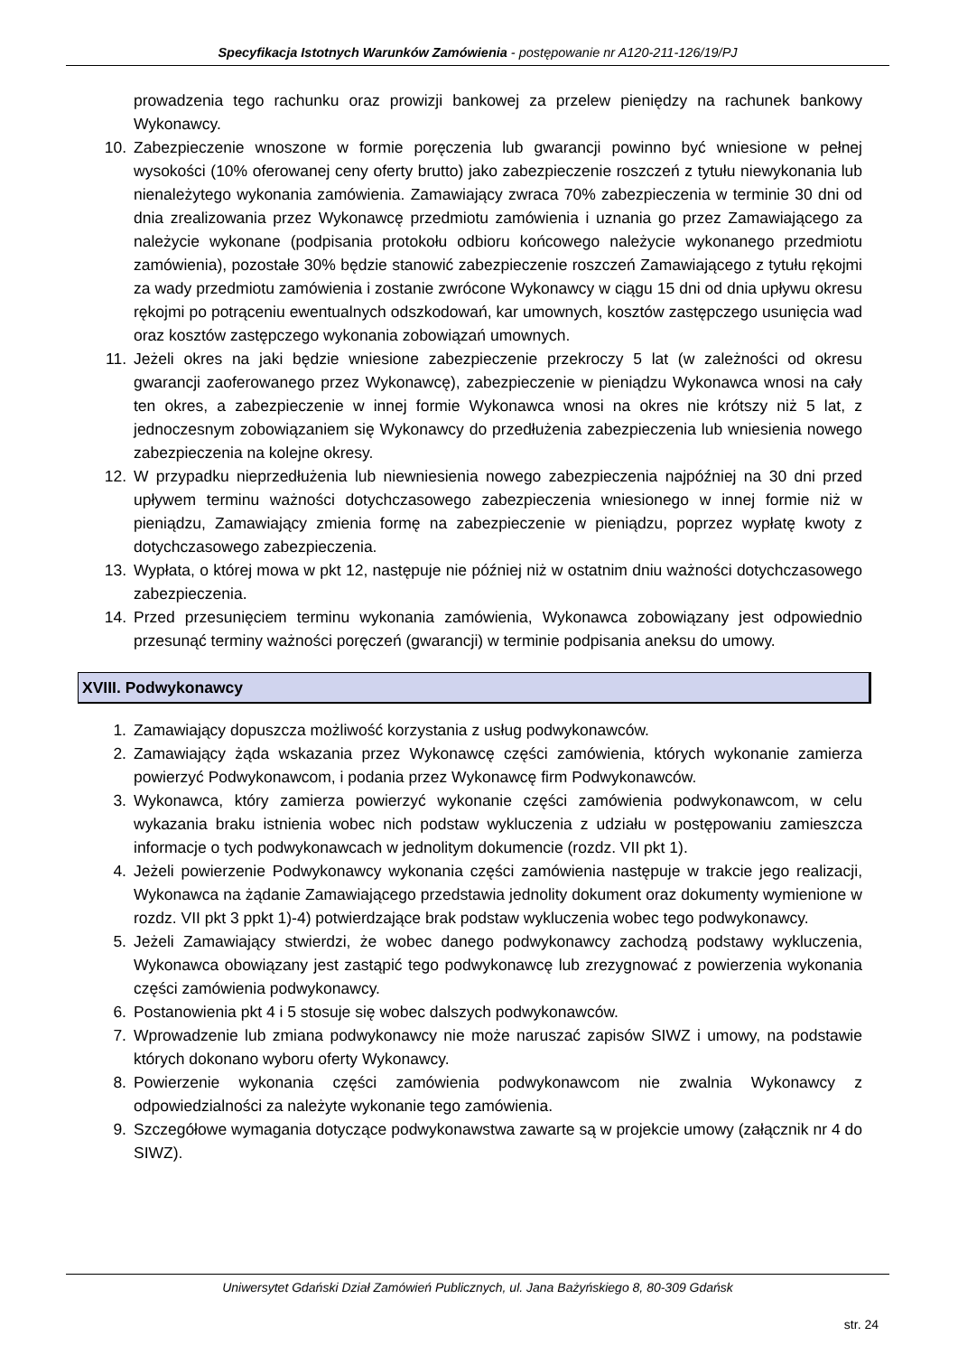Specyfikacja Istotnych Warunków Zamówienia - postępowanie nr A120-211-126/19/PJ
prowadzenia tego rachunku oraz prowizji bankowej za przelew pieniędzy na rachunek bankowy Wykonawcy.
10. Zabezpieczenie wnoszone w formie poręczenia lub gwarancji powinno być wniesione w pełnej wysokości (10% oferowanej ceny oferty brutto) jako zabezpieczenie roszczeń z tytułu niewykonania lub nienależytego wykonania zamówienia. Zamawiający zwraca 70% zabezpieczenia w terminie 30 dni od dnia zrealizowania przez Wykonawcę przedmiotu zamówienia i uznania go przez Zamawiającego za należycie wykonane (podpisania protokołu odbioru końcowego należycie wykonanego przedmiotu zamówienia), pozostałe 30% będzie stanowić zabezpieczenie roszczeń Zamawiającego z tytułu rękojmi za wady przedmiotu zamówienia i zostanie zwrócone Wykonawcy w ciągu 15 dni od dnia upływu okresu rękojmi po potrąceniu ewentualnych odszkodowań, kar umownych, kosztów zastępczego usunięcia wad oraz kosztów zastępczego wykonania zobowiązań umownych.
11. Jeżeli okres na jaki będzie wniesione zabezpieczenie przekroczy 5 lat (w zależności od okresu gwarancji zaoferowanego przez Wykonawcę), zabezpieczenie w pieniądzu Wykonawca wnosi na cały ten okres, a zabezpieczenie w innej formie Wykonawca wnosi na okres nie krótszy niż 5 lat, z jednoczesnym zobowiązaniem się Wykonawcy do przedłużenia zabezpieczenia lub wniesienia nowego zabezpieczenia na kolejne okresy.
12. W przypadku nieprzedłużenia lub niewniesienia nowego zabezpieczenia najpóźniej na 30 dni przed upływem terminu ważności dotychczasowego zabezpieczenia wniesionego w innej formie niż w pieniądzu, Zamawiający zmienia formę na zabezpieczenie w pieniądzu, poprzez wypłatę kwoty z dotychczasowego zabezpieczenia.
13. Wypłata, o której mowa w pkt 12, następuje nie później niż w ostatnim dniu ważności dotychczasowego zabezpieczenia.
14. Przed przesunięciem terminu wykonania zamówienia, Wykonawca zobowiązany jest odpowiednio przesunąć terminy ważności poręczeń (gwarancji) w terminie podpisania aneksu do umowy.
XVIII. Podwykonawcy
1. Zamawiający dopuszcza możliwość korzystania z usług podwykonawców.
2. Zamawiający żąda wskazania przez Wykonawcę części zamówienia, których wykonanie zamierza powierzyć Podwykonawcom, i podania przez Wykonawcę firm Podwykonawców.
3. Wykonawca, który zamierza powierzyć wykonanie części zamówienia podwykonawcom, w celu wykazania braku istnienia wobec nich podstaw wykluczenia z udziału w postępowaniu zamieszcza informacje o tych podwykonawcach w jednolitym dokumencie (rozdz. VII pkt 1).
4. Jeżeli powierzenie Podwykonawcy wykonania części zamówienia następuje w trakcie jego realizacji, Wykonawca na żądanie Zamawiającego przedstawia jednolity dokument oraz dokumenty wymienione w rozdz. VII pkt 3 ppkt 1)-4) potwierdzające brak podstaw wykluczenia wobec tego podwykonawcy.
5. Jeżeli Zamawiający stwierdzi, że wobec danego podwykonawcy zachodzą podstawy wykluczenia, Wykonawca obowiązany jest zastąpić tego podwykonawcę lub zrezygnować z powierzenia wykonania części zamówienia podwykonawcy.
6. Postanowienia pkt 4 i 5 stosuje się wobec dalszych podwykonawców.
7. Wprowadzenie lub zmiana podwykonawcy nie może naruszać zapisów SIWZ i umowy, na podstawie których dokonano wyboru oferty Wykonawcy.
8. Powierzenie wykonania części zamówienia podwykonawcom nie zwalnia Wykonawcy z odpowiedzialności za należyte wykonanie tego zamówienia.
9. Szczegółowe wymagania dotyczące podwykonawstwa zawarte są w projekcie umowy (załącznik nr 4 do SIWZ).
Uniwersytet Gdański Dział Zamówień Publicznych, ul. Jana Bażyńskiego 8, 80-309 Gdańsk
str. 24